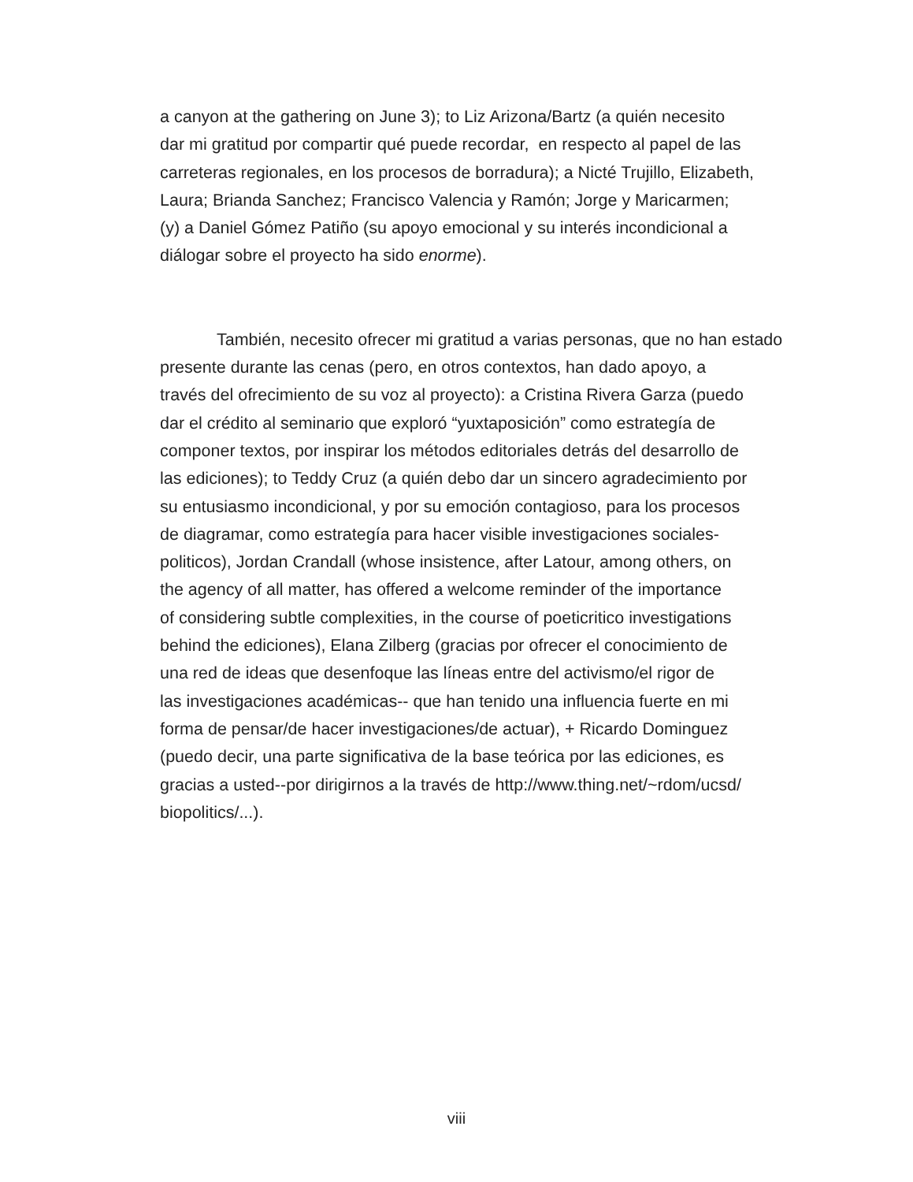a canyon at the gathering on June 3); to Liz Arizona/Bartz (a quién necesito
dar mi gratitud por compartir qué puede recordar, en respecto al papel de las
carreteras regionales, en los procesos de borradura); a Nicté Trujillo, Elizabeth,
Laura; Brianda Sanchez; Francisco Valencia y Ramón; Jorge y Maricarmen;
(y) a Daniel Gómez Patiño (su apoyo emocional y su interés incondicional a
diálogar sobre el proyecto ha sido enorme).
También, necesito ofrecer mi gratitud a varias personas, que no han estado
presente durante las cenas (pero, en otros contextos, han dado apoyo, a
través del ofrecimiento de su voz al proyecto): a Cristina Rivera Garza (puedo
dar el crédito al seminario que exploró “yuxtaposición” como estrategía de
componer textos, por inspirar los métodos editoriales detrás del desarrollo de
las ediciones); to Teddy Cruz (a quién debo dar un sincero agradecimiento por
su entusiasmo incondicional, y por su emoción contagioso, para los procesos
de diagramar, como estrategía para hacer visible investigaciones sociales-
politicos), Jordan Crandall (whose insistence, after Latour, among others, on
the agency of all matter, has offered a welcome reminder of the importance
of considering subtle complexities, in the course of poeticritico investigations
behind the ediciones), Elana Zilberg (gracias por ofrecer el conocimiento de
una red de ideas que desenfoque las líneas entre del activismo/el rigor de
las investigaciones académicas-- que han tenido una influencia fuerte en mi
forma de pensar/de hacer investigaciones/de actuar), + Ricardo Dominguez
(puedo decir, una parte significativa de la base teórica por las ediciones, es
gracias a usted--por dirigirnos a la través de http://www.thing.net/~rdom/ucsd/
biopolitics/...).
viii